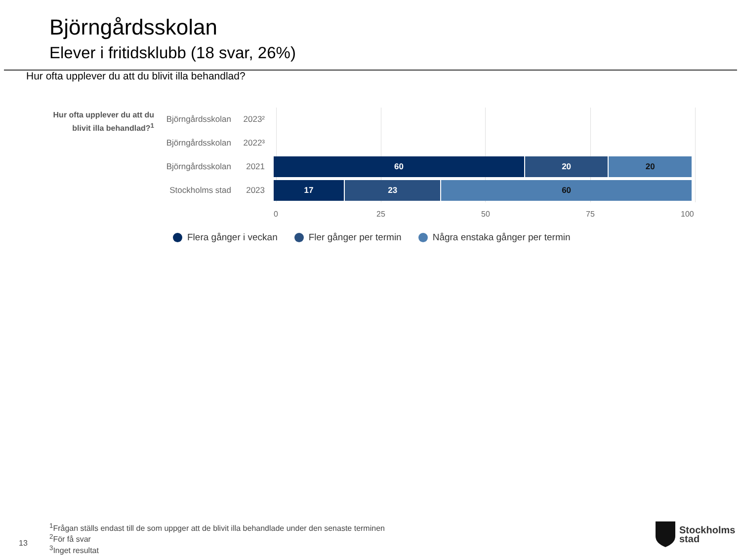Björngårdsskolan
Elever i fritidsklubb (18 svar, 26%)
Hur ofta upplever du att du blivit illa behandlad?
Hur ofta upplever du att du blivit illa behandlad?<sup>1</sup>
Björngårdsskolan
2023²
Björngårdsskolan
2022³
Björngårdsskolan
2021
60 20 20
Stockholms stad
2023
17 23 60
0 25 50 75 100
Flera gånger i veckan Fler gånger per termin Några enstaka gånger per termin
<sup>1</sup> Frågan ställs endast till de som uppger att de blivit illa behandlade under den senaste terminen
<sup>2</sup> För få svar
<sup>3</sup> Inget resultat
13
Stockholms
stad